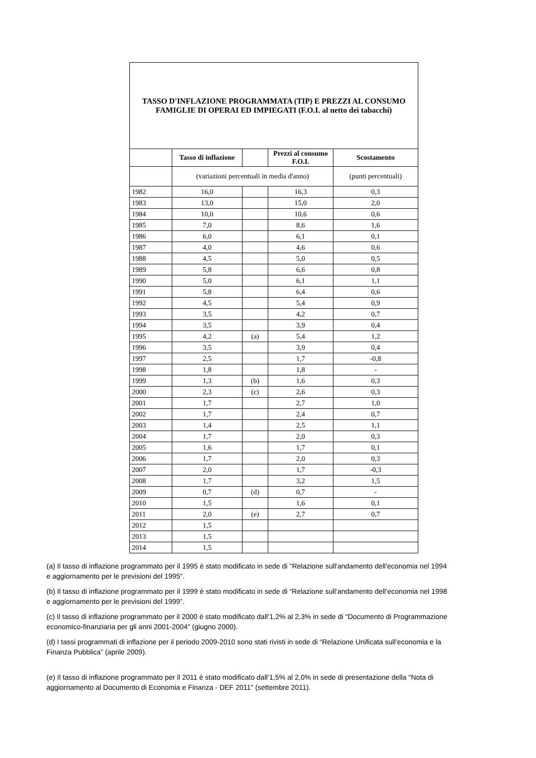| TASSO D'INFLAZIONE PROGRAMMATA (TIP) E PREZZI AL CONSUMO FAMIGLIE DI OPERAI ED IMPIEGATI (F.O.I. al netto dei tabacchi) | | | | |
| | Tasso di inflazione | | Prezzi al consumo F.O.I. | Scostamento |
| | (variazioni percentuali in media d'anno) | | | (punti percentuali) |
| 1982 | 16,0 | | 16,3 | 0,3 |
| 1983 | 13,0 | | 15,0 | 2,0 |
| 1984 | 10,0 | | 10,6 | 0,6 |
| 1985 | 7,0 | | 8,6 | 1,6 |
| 1986 | 6,0 | | 6,1 | 0,1 |
| 1987 | 4,0 | | 4,6 | 0,6 |
| 1988 | 4,5 | | 5,0 | 0,5 |
| 1989 | 5,8 | | 6,6 | 0,8 |
| 1990 | 5,0 | | 6,1 | 1,1 |
| 1991 | 5,8 | | 6,4 | 0,6 |
| 1992 | 4,5 | | 5,4 | 0,9 |
| 1993 | 3,5 | | 4,2 | 0,7 |
| 1994 | 3,5 | | 3,9 | 0,4 |
| 1995 | 4,2 | (a) | 5,4 | 1,2 |
| 1996 | 3,5 | | 3,9 | 0,4 |
| 1997 | 2,5 | | 1,7 | -0,8 |
| 1998 | 1,8 | | 1,8 | - |
| 1999 | 1,3 | (b) | 1,6 | 0,3 |
| 2000 | 2,3 | (c) | 2,6 | 0,3 |
| 2001 | 1,7 | | 2,7 | 1,0 |
| 2002 | 1,7 | | 2,4 | 0,7 |
| 2003 | 1,4 | | 2,5 | 1,1 |
| 2004 | 1,7 | | 2,0 | 0,3 |
| 2005 | 1,6 | | 1,7 | 0,1 |
| 2006 | 1,7 | | 2,0 | 0,3 |
| 2007 | 2,0 | | 1,7 | -0,3 |
| 2008 | 1,7 | | 3,2 | 1,5 |
| 2009 | 0,7 | (d) | 0,7 | - |
| 2010 | 1,5 | | 1,6 | 0,1 |
| 2011 | 2,0 | (e) | 2,7 | 0,7 |
| 2012 | 1,5 | | | |
| 2013 | 1,5 | | | |
| 2014 | 1,5 | | | |
(a) Il tasso di inflazione programmato per il 1995 è stato modificato in sede di "Relazione sull'andamento dell'economia nel 1994 e aggiornamento per le previsioni del 1995".
(b) Il tasso di inflazione programmato per il 1999 è stato modificato in sede di “Relazione sull’andamento dell’economia nel 1998 e aggiornamento per le previsioni del 1999”.
(c) Il tasso di inflazione programmato per il 2000 è stato modificato dall’1,2% al 2,3% in sede di "Documento di Programmazione economico-finanziaria per gli anni 2001-2004" (giugno 2000).
(d) I tassi programmati di inflazione per il periodo 2009-2010 sono stati rivisti in sede di “Relazione Unificata sull’economia e la Finanza Pubblica” (aprile 2009).
(e) Il tasso di inflazione programmato per il 2011 è stato modificato dall’1,5% al 2,0% in sede di presentazione della "Nota di aggiornamento al Documento di Economia e Finanza - DEF 2011" (settembre 2011).